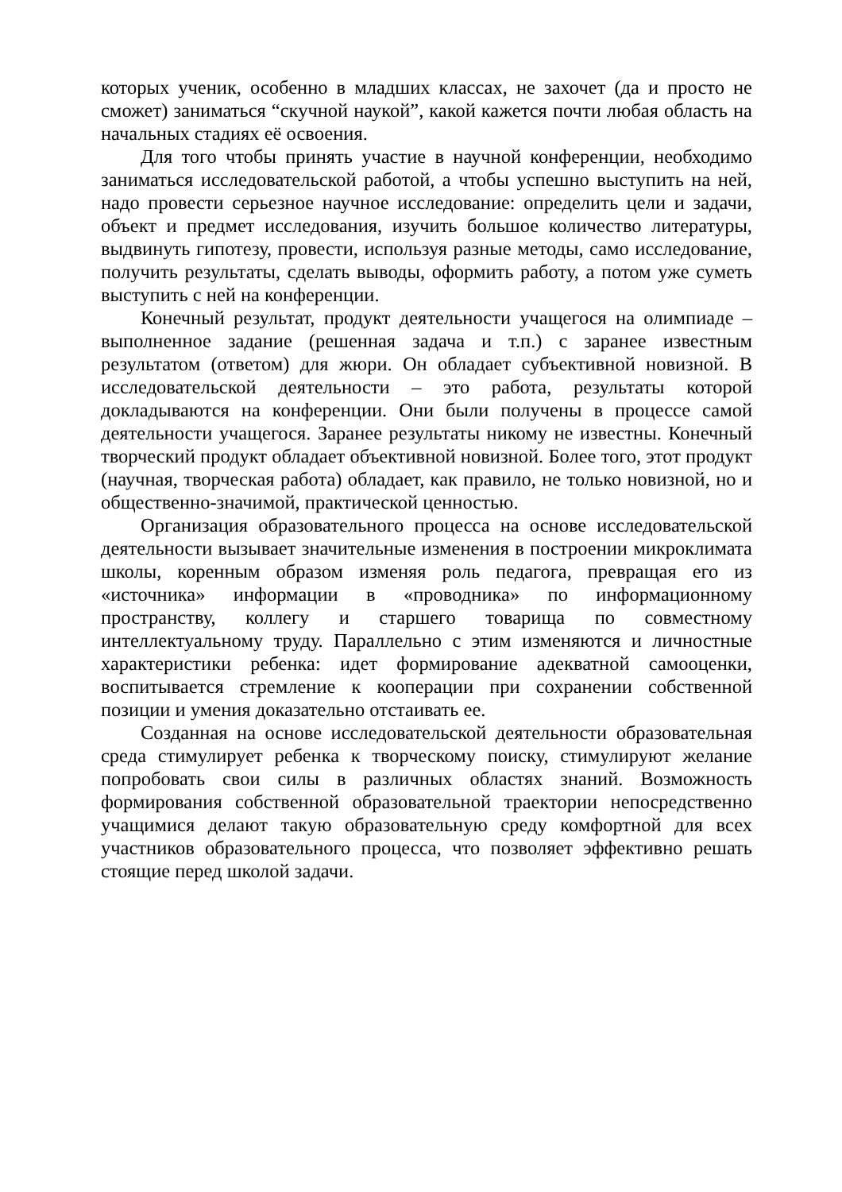которых ученик, особенно в младших классах, не захочет (да и просто не сможет) заниматься “скучной наукой”, какой кажется почти любая область на начальных стадиях её освоения.
Для того чтобы принять участие в научной конференции, необходимо заниматься исследовательской работой, а чтобы успешно выступить на ней, надо провести серьезное научное исследование: определить цели и задачи, объект и предмет исследования, изучить большое количество литературы, выдвинуть гипотезу, провести, используя разные методы, само исследование, получить результаты, сделать выводы, оформить работу, а потом уже суметь выступить с ней на конференции.
Конечный результат, продукт деятельности учащегося на олимпиаде – выполненное задание (решенная задача и т.п.) с заранее известным результатом (ответом) для жюри. Он обладает субъективной новизной. В исследовательской деятельности – это работа, результаты которой докладываются на конференции. Они были получены в процессе самой деятельности учащегося. Заранее результаты никому не известны. Конечный творческий продукт обладает объективной новизной. Более того, этот продукт (научная, творческая работа) обладает, как правило, не только новизной, но и общественно-значимой, практической ценностью.
Организация образовательного процесса на основе исследовательской деятельности вызывает значительные изменения в построении микроклимата школы, коренным образом изменяя роль педагога, превращая его из «источника» информации в «проводника» по информационному пространству, коллегу и старшего товарища по совместному интеллектуальному труду. Параллельно с этим изменяются и личностные характеристики ребенка: идет формирование адекватной самооценки, воспитывается стремление к кооперации при сохранении собственной позиции и умения доказательно отстаивать ее.
Созданная на основе исследовательской деятельности образовательная среда стимулирует ребенка к творческому поиску, стимулируют желание попробовать свои силы в различных областях знаний. Возможность формирования собственной образовательной траектории непосредственно учащимися делают такую образовательную среду комфортной для всех участников образовательного процесса, что позволяет эффективно решать стоящие перед школой задачи.